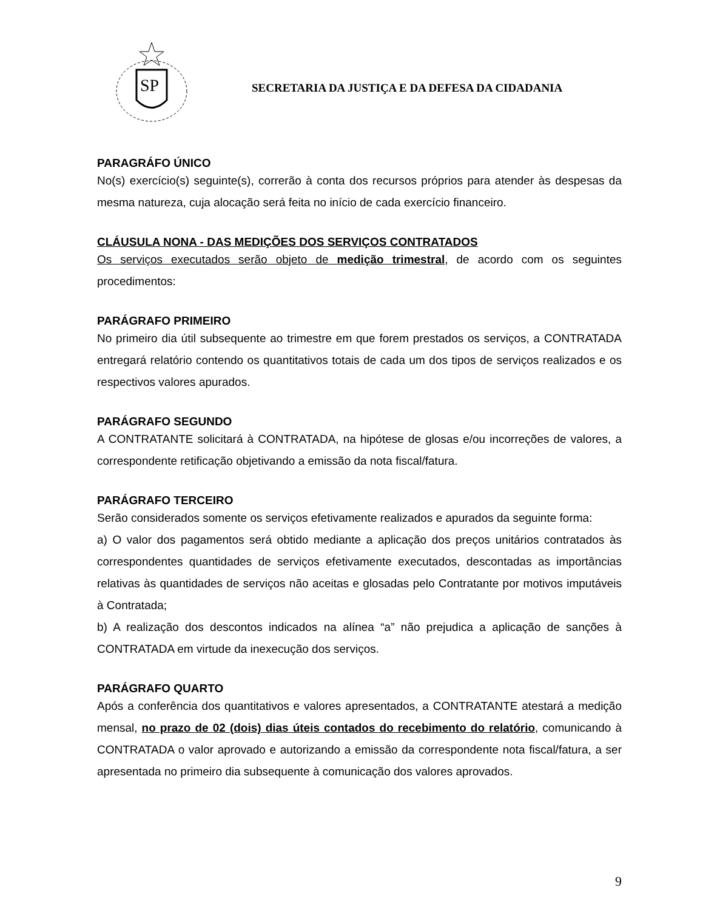SP
SECRETARIA DA JUSTIÇA E DA DEFESA DA CIDADANIA
PARAGRÁFO ÚNICO
No(s) exercício(s) seguinte(s), correrão à conta dos recursos próprios para atender às despesas da mesma natureza, cuja alocação será feita no início de cada exercício financeiro.
CLÁUSULA NONA - DAS MEDIÇÕES DOS SERVIÇOS CONTRATADOS
Os serviços executados serão objeto de medição trimestral, de acordo com os seguintes procedimentos:
PARÁGRAFO PRIMEIRO
No primeiro dia útil subsequente ao trimestre em que forem prestados os serviços, a CONTRATADA entregará relatório contendo os quantitativos totais de cada um dos tipos de serviços realizados e os respectivos valores apurados.
PARÁGRAFO SEGUNDO
A CONTRATANTE solicitará à CONTRATADA, na hipótese de glosas e/ou incorreções de valores, a correspondente retificação objetivando a emissão da nota fiscal/fatura.
PARÁGRAFO TERCEIRO
Serão considerados somente os serviços efetivamente realizados e apurados da seguinte forma:
a) O valor dos pagamentos será obtido mediante a aplicação dos preços unitários contratados às correspondentes quantidades de serviços efetivamente executados, descontadas as importâncias relativas às quantidades de serviços não aceitas e glosadas pelo Contratante por motivos imputáveis à Contratada;
b) A realização dos descontos indicados na alínea “a” não prejudica a aplicação de sanções à CONTRATADA em virtude da inexecução dos serviços.
PARÁGRAFO QUARTO
Após a conferência dos quantitativos e valores apresentados, a CONTRATANTE atestará a medição mensal, no prazo de 02 (dois) dias úteis contados do recebimento do relatório, comunicando à CONTRATADA o valor aprovado e autorizando a emissão da correspondente nota fiscal/fatura, a ser apresentada no primeiro dia subsequente à comunicação dos valores aprovados.
9